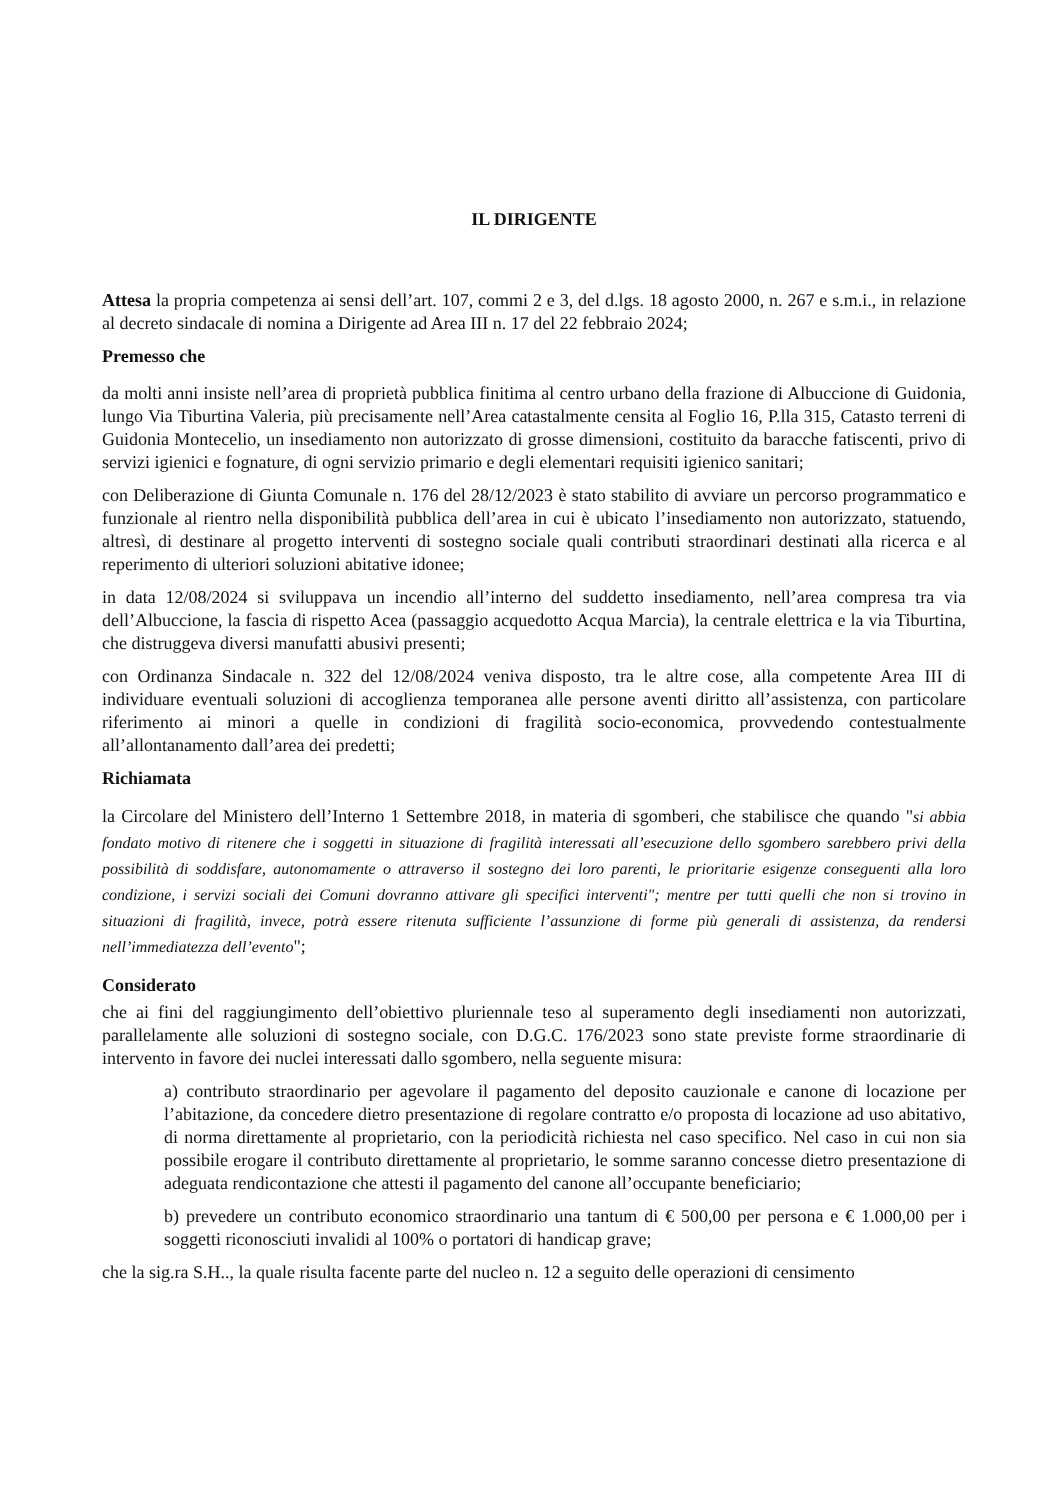IL DIRIGENTE
Attesa la propria competenza ai sensi dell’art. 107, commi 2 e 3, del d.lgs. 18 agosto 2000, n. 267 e s.m.i., in relazione al decreto sindacale di nomina a Dirigente ad Area III n. 17 del 22 febbraio 2024;
Premesso che
da molti anni insiste nell’area di proprietà pubblica finitima al centro urbano della frazione di Albuccione di Guidonia, lungo Via Tiburtina Valeria, più precisamente nell’Area catastalmente censita al Foglio 16, P.lla 315, Catasto terreni di Guidonia Montecelio, un insediamento non autorizzato di grosse dimensioni, costituito da baracche fatiscenti, privo di servizi igienici e fognature, di ogni servizio primario e degli elementari requisiti igienico sanitari;
con Deliberazione di Giunta Comunale n. 176 del 28/12/2023 è stato stabilito di avviare un percorso programmatico e funzionale al rientro nella disponibilità pubblica dell’area in cui è ubicato l’insediamento non autorizzato, statuendo, altresì, di destinare al progetto interventi di sostegno sociale quali contributi straordinari destinati alla ricerca e al reperimento di ulteriori soluzioni abitative idonee;
in data 12/08/2024 si sviluppava un incendio all’interno del suddetto insediamento, nell’area compresa tra via dell’Albuccione, la fascia di rispetto Acea (passaggio acquedotto Acqua Marcia), la centrale elettrica e la via Tiburtina, che distruggeva diversi manufatti abusivi presenti;
con Ordinanza Sindacale n. 322 del 12/08/2024 veniva disposto, tra le altre cose, alla competente Area III di individuare eventuali soluzioni di accoglienza temporanea alle persone aventi diritto all’assistenza, con particolare riferimento ai minori a quelle in condizioni di fragilità socio-economica, provvedendo contestualmente all’allontanamento dall’area dei predetti;
Richiamata
la Circolare del Ministero dell’Interno 1 Settembre 2018, in materia di sgomberi, che stabilisce che quando "si abbia fondato motivo di ritenere che i soggetti in situazione di fragilità interessati all’esecuzione dello sgombero sarebbero privi della possibilità di soddisfare, autonomamente o attraverso il sostegno dei loro parenti, le prioritarie esigenze conseguenti alla loro condizione, i servizi sociali dei Comuni dovranno attivare gli specifici interventi"; mentre per tutti quelli che non si trovino in situazioni di fragilità, invece, potrà essere ritenuta sufficiente l’assunzione di forme più generali di assistenza, da rendersi nell’immediatezza dell’evento";
Considerato
che ai fini del raggiungimento dell’obiettivo pluriennale teso al superamento degli insediamenti non autorizzati, parallelamente alle soluzioni di sostegno sociale, con D.G.C. 176/2023 sono state previste forme straordinarie di intervento in favore dei nuclei interessati dallo sgombero, nella seguente misura:
a) contributo straordinario per agevolare il pagamento del deposito cauzionale e canone di locazione per l’abitazione, da concedere dietro presentazione di regolare contratto e/o proposta di locazione ad uso abitativo, di norma direttamente al proprietario, con la periodicità richiesta nel caso specifico. Nel caso in cui non sia possibile erogare il contributo direttamente al proprietario, le somme saranno concesse dietro presentazione di adeguata rendicontazione che attesti il pagamento del canone all’occupante beneficiario;
b) prevedere un contributo economico straordinario una tantum di € 500,00 per persona e € 1.000,00 per i soggetti riconosciuti invalidi al 100% o portatori di handicap grave;
che la sig.ra S.H.., la quale risulta facente parte del nucleo n. 12 a seguito delle operazioni di censimento